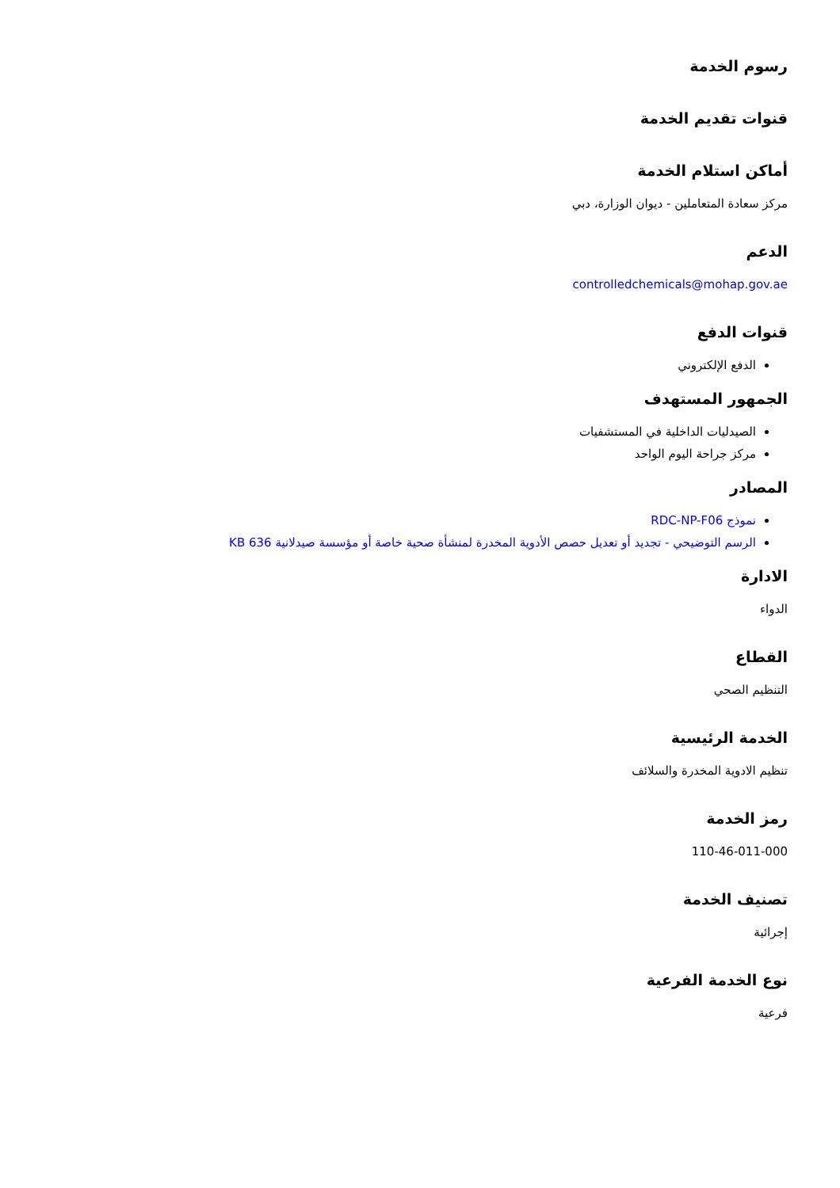رسوم الخدمة
قنوات تقديم الخدمة
أماكن استلام الخدمة
مركز سعادة المتعاملين - ديوان الوزارة، دبي
الدعم
controlledchemicals@mohap.gov.ae
قنوات الدفع
الدفع الإلكتروني
الجمهور المستهدف
الصيدليات الداخلية في المستشفيات
مركز جراحة اليوم الواحد
المصادر
نموذج RDC-NP-F06
الرسم التوضيحي - تجديد أو تعديل حصص الأدوية المخدرة لمنشأة صحية خاصة أو مؤسسة صيدلانية KB 636
الادارة
الدواء
القطاع
التنظيم الصحي
الخدمة الرئيسية
تنظيم الادوية المخدرة والسلائف
رمز الخدمة
110-46-011-000
تصنيف الخدمة
إجرائية
نوع الخدمة الفرعية
فرعية